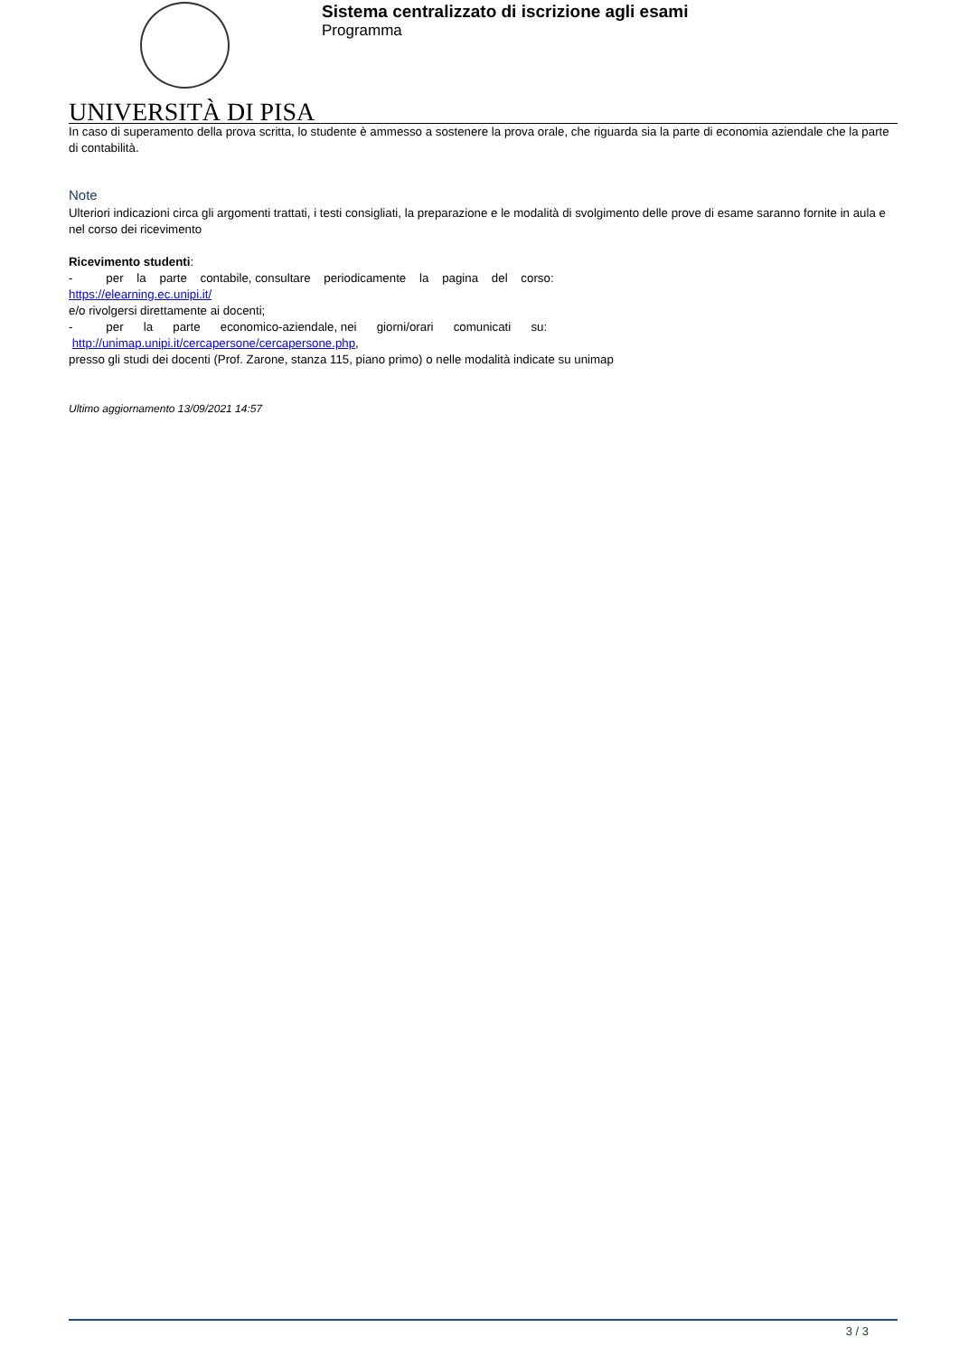Sistema centralizzato di iscrizione agli esami
Programma
UNIVERSITÀ DI PISA
In caso di superamento della prova scritta, lo studente è ammesso a sostenere la prova orale, che riguarda sia la parte di economia aziendale che la parte di contabilità.
Note
Ulteriori indicazioni circa gli argomenti trattati, i testi consigliati, la preparazione e le modalità di svolgimento delle prove di esame saranno fornite in aula e nel corso dei ricevimento
Ricevimento studenti:
- per la parte contabile, consultare periodicamente la pagina del corso:
https://elearning.ec.unipi.it/
e/o rivolgersi direttamente ai docenti;
- per la parte economico-aziendale, nei giorni/orari comunicati su:
http://unimap.unipi.it/cercapersone/cercapersone.php,
presso gli studi dei docenti (Prof. Zarone, stanza 115, piano primo) o nelle modalità indicate su unimap
Ultimo aggiornamento 13/09/2021 14:57
3 / 3